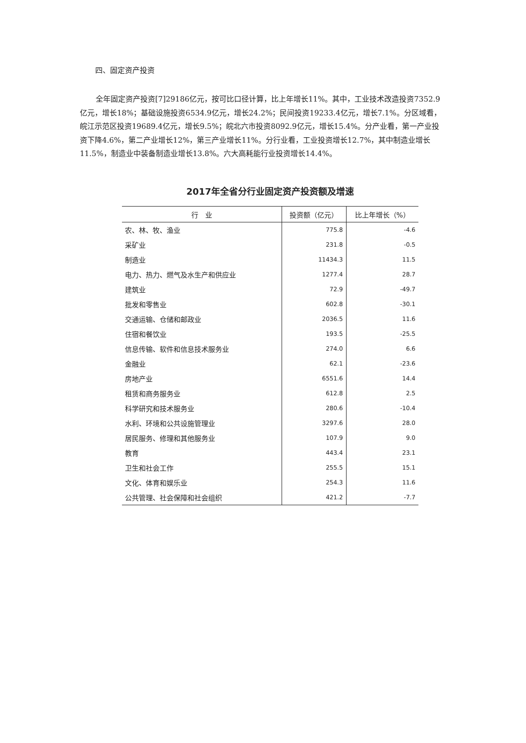四、固定资产投资
全年固定资产投资[7]29186亿元，按可比口径计算，比上年增长11%。其中，工业技术改造投资7352.9亿元，增长18%；基础设施投资6534.9亿元，增长24.2%；民间投资19233.4亿元，增长7.1%。分区域看，皖江示范区投资19689.4亿元，增长9.5%；皖北六市投资8092.9亿元，增长15.4%。分产业看，第一产业投资下降4.6%，第二产业增长12%，第三产业增长11%。分行业看，工业投资增长12.7%，其中制造业增长11.5%，制造业中装备制造业增长13.8%。六大高耗能行业投资增长14.4%。
2017年全省分行业固定资产投资额及增速
| 行 业 | 投资额（亿元） | 比上年增长（%） |
| --- | --- | --- |
| 农、林、牧、渔业 | 775.8 | -4.6 |
| 采矿业 | 231.8 | -0.5 |
| 制造业 | 11434.3 | 11.5 |
| 电力、热力、燃气及水生产和供应业 | 1277.4 | 28.7 |
| 建筑业 | 72.9 | -49.7 |
| 批发和零售业 | 602.8 | -30.1 |
| 交通运输、仓储和邮政业 | 2036.5 | 11.6 |
| 住宿和餐饮业 | 193.5 | -25.5 |
| 信息传输、软件和信息技术服务业 | 274.0 | 6.6 |
| 金融业 | 62.1 | -23.6 |
| 房地产业 | 6551.6 | 14.4 |
| 租赁和商务服务业 | 612.8 | 2.5 |
| 科学研究和技术服务业 | 280.6 | -10.4 |
| 水利、环境和公共设施管理业 | 3297.6 | 28.0 |
| 居民服务、修理和其他服务业 | 107.9 | 9.0 |
| 教育 | 443.4 | 23.1 |
| 卫生和社会工作 | 255.5 | 15.1 |
| 文化、体育和娱乐业 | 254.3 | 11.6 |
| 公共管理、社会保障和社会组织 | 421.2 | -7.7 |